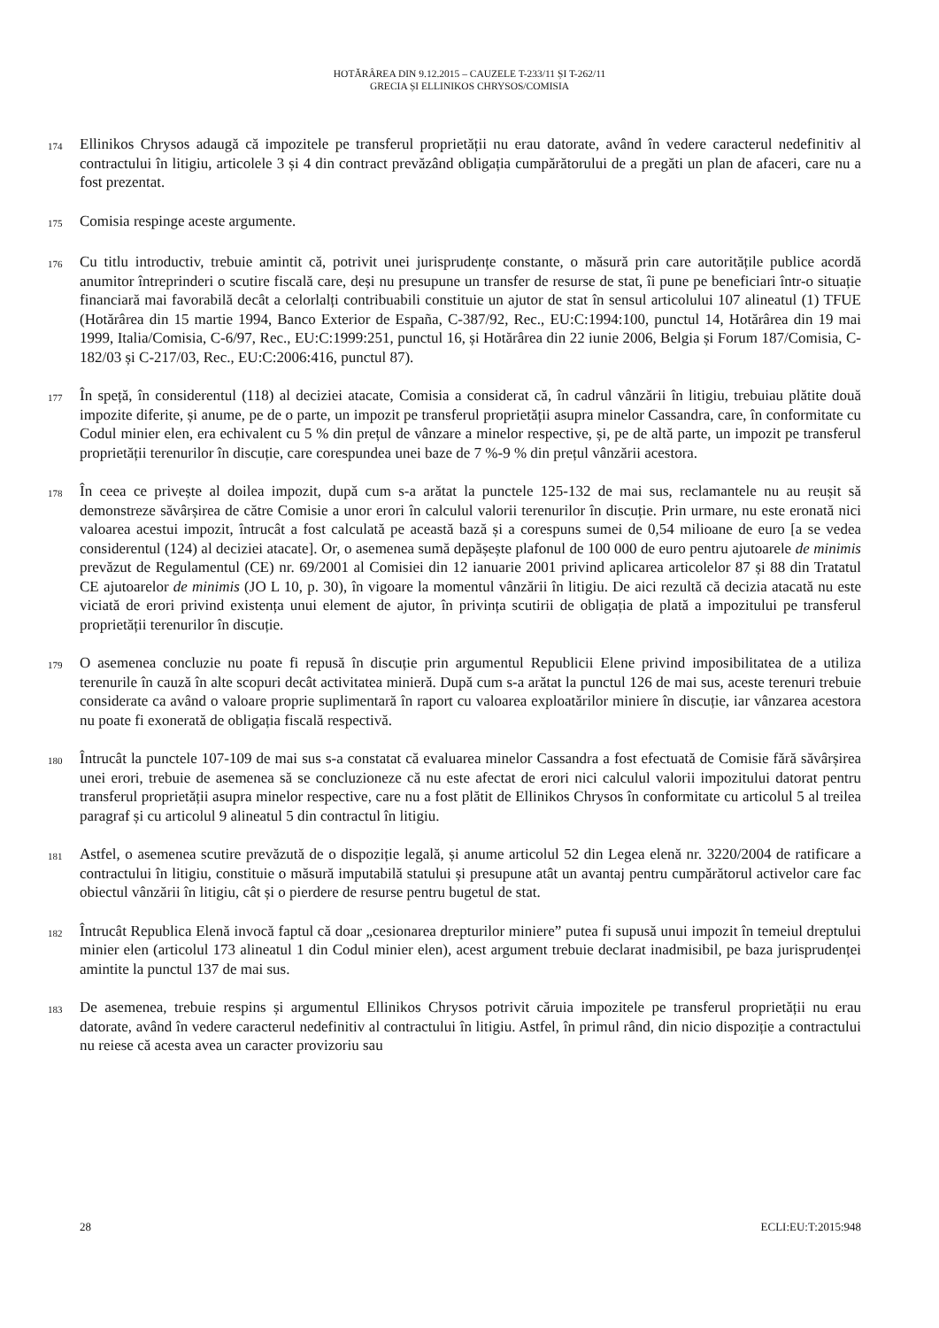HOTĂRÂREA DIN 9.12.2015 – CAUZELE T-233/11 ȘI T-262/11
GRECIA ȘI ELLINIKOS CHRYSOS/COMISIA
174
Ellinikos Chrysos adaugă că impozitele pe transferul proprietății nu erau datorate, având în vedere caracterul nedefinitiv al contractului în litigiu, articolele 3 și 4 din contract prevăzând obligația cumpărătorului de a pregăti un plan de afaceri, care nu a fost prezentat.
175
Comisia respinge aceste argumente.
176
Cu titlu introductiv, trebuie amintit că, potrivit unei jurisprudențe constante, o măsură prin care autoritățile publice acordă anumitor întreprinderi o scutire fiscală care, deși nu presupune un transfer de resurse de stat, îi pune pe beneficiari într-o situație financiară mai favorabilă decât a celorlalți contribuabili constituie un ajutor de stat în sensul articolului 107 alineatul (1) TFUE (Hotărârea din 15 martie 1994, Banco Exterior de España, C-387/92, Rec., EU:C:1994:100, punctul 14, Hotărârea din 19 mai 1999, Italia/Comisia, C-6/97, Rec., EU:C:1999:251, punctul 16, și Hotărârea din 22 iunie 2006, Belgia și Forum 187/Comisia, C-182/03 și C-217/03, Rec., EU:C:2006:416, punctul 87).
177
În speță, în considerentul (118) al deciziei atacate, Comisia a considerat că, în cadrul vânzării în litigiu, trebuiau plătite două impozite diferite, și anume, pe de o parte, un impozit pe transferul proprietății asupra minelor Cassandra, care, în conformitate cu Codul minier elen, era echivalent cu 5 % din prețul de vânzare a minelor respective, și, pe de altă parte, un impozit pe transferul proprietății terenurilor în discuție, care corespundea unei baze de 7 %-9 % din prețul vânzării acestora.
178
În ceea ce privește al doilea impozit, după cum s-a arătat la punctele 125-132 de mai sus, reclamantele nu au reușit să demonstreze săvârșirea de către Comisie a unor erori în calculul valorii terenurilor în discuție. Prin urmare, nu este eronată nici valoarea acestui impozit, întrucât a fost calculată pe această bază și a corespuns sumei de 0,54 milioane de euro [a se vedea considerentul (124) al deciziei atacate]. Or, o asemenea sumă depășește plafonul de 100 000 de euro pentru ajutoarele de minimis prevăzut de Regulamentul (CE) nr. 69/2001 al Comisiei din 12 ianuarie 2001 privind aplicarea articolelor 87 și 88 din Tratatul CE ajutoarelor de minimis (JO L 10, p. 30), în vigoare la momentul vânzării în litigiu. De aici rezultă că decizia atacată nu este viciată de erori privind existența unui element de ajutor, în privința scutirii de obligația de plată a impozitului pe transferul proprietății terenurilor în discuție.
179
O asemenea concluzie nu poate fi repusă în discuție prin argumentul Republicii Elene privind imposibilitatea de a utiliza terenurile în cauză în alte scopuri decât activitatea minieră. După cum s-a arătat la punctul 126 de mai sus, aceste terenuri trebuie considerate ca având o valoare proprie suplimentară în raport cu valoarea exploatărilor miniere în discuție, iar vânzarea acestora nu poate fi exonerată de obligația fiscală respectivă.
180
Întrucât la punctele 107-109 de mai sus s-a constatat că evaluarea minelor Cassandra a fost efectuată de Comisie fără săvârșirea unei erori, trebuie de asemenea să se concluzioneze că nu este afectat de erori nici calculul valorii impozitului datorat pentru transferul proprietății asupra minelor respective, care nu a fost plătit de Ellinikos Chrysos în conformitate cu articolul 5 al treilea paragraf și cu articolul 9 alineatul 5 din contractul în litigiu.
181
Astfel, o asemenea scutire prevăzută de o dispoziție legală, și anume articolul 52 din Legea elenă nr. 3220/2004 de ratificare a contractului în litigiu, constituie o măsură imputabilă statului și presupune atât un avantaj pentru cumpărătorul activelor care fac obiectul vânzării în litigiu, cât și o pierdere de resurse pentru bugetul de stat.
182
Întrucât Republica Elenă invocă faptul că doar „cesionarea drepturilor miniere” putea fi supusă unui impozit în temeiul dreptului minier elen (articolul 173 alineatul 1 din Codul minier elen), acest argument trebuie declarat inadmisibil, pe baza jurisprudenței amintite la punctul 137 de mai sus.
183
De asemenea, trebuie respins și argumentul Ellinikos Chrysos potrivit căruia impozitele pe transferul proprietății nu erau datorate, având în vedere caracterul nedefinitiv al contractului în litigiu. Astfel, în primul rând, din nicio dispoziție a contractului nu reiese că acesta avea un caracter provizoriu sau
28 ECLI:EU:T:2015:948